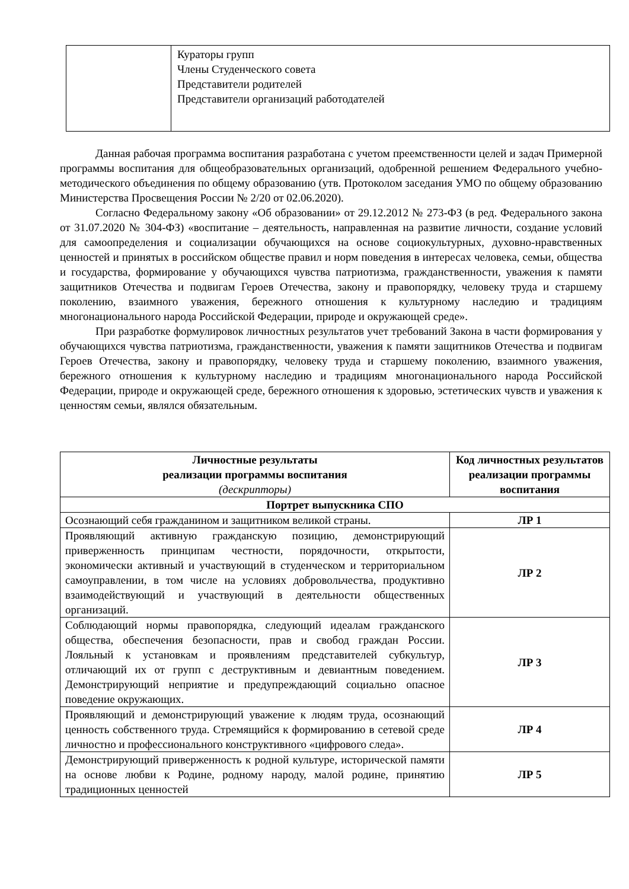| | Кураторы групп Члены Студенческого совета Представители родителей Представители организаций работодателей |
Данная рабочая программа воспитания разработана с учетом преемственности целей и задач Примерной программы воспитания для общеобразовательных организаций, одобренной решением Федерального учебно-методического объединения по общему образованию (утв. Протоколом заседания УМО по общему образованию Министерства Просвещения России № 2/20 от 02.06.2020).
Согласно Федеральному закону «Об образовании» от 29.12.2012 № 273-ФЗ (в ред. Федерального закона от 31.07.2020 № 304-ФЗ) «воспитание – деятельность, направленная на развитие личности, создание условий для самоопределения и социализации обучающихся на основе социокультурных, духовно-нравственных ценностей и принятых в российском обществе правил и норм поведения в интересах человека, семьи, общества и государства, формирование у обучающихся чувства патриотизма, гражданственности, уважения к памяти защитников Отечества и подвигам Героев Отечества, закону и правопорядку, человеку труда и старшему поколению, взаимного уважения, бережного отношения к культурному наследию и традициям многонационального народа Российской Федерации, природе и окружающей среде».
При разработке формулировок личностных результатов учет требований Закона в части формирования у обучающихся чувства патриотизма, гражданственности, уважения к памяти защитников Отечества и подвигам Героев Отечества, закону и правопорядку, человеку труда и старшему поколению, взаимного уважения, бережного отношения к культурному наследию и традициям многонационального народа Российской Федерации, природе и окружающей среде, бережного отношения к здоровью, эстетических чувств и уважения к ценностям семьи, являлся обязательным.
| Личностные результаты реализации программы воспитания (дескрипторы) | Код личностных результатов реализации программы воспитания |
| --- | --- |
| Портрет выпускника СПО | |
| Осознающий себя гражданином и защитником великой страны. | ЛР 1 |
| Проявляющий активную гражданскую позицию, демонстрирующий приверженность принципам честности, порядочности, открытости, экономически активный и участвующий в студенческом и территориальном самоуправлении, в том числе на условиях добровольчества, продуктивно взаимодействующий и участвующий в деятельности общественных организаций. | ЛР 2 |
| Соблюдающий нормы правопорядка, следующий идеалам гражданского общества, обеспечения безопасности, прав и свобод граждан России. Лояльный к установкам и проявлениям представителей субкультур, отличающий их от групп с деструктивным и девиантным поведением. Демонстрирующий неприятие и предупреждающий социально опасное поведение окружающих. | ЛР 3 |
| Проявляющий и демонстрирующий уважение к людям труда, осознающий ценность собственного труда. Стремящийся к формированию в сетевой среде личностно и профессионального конструктивного «цифрового следа». | ЛР 4 |
| Демонстрирующий приверженность к родной культуре, исторической памяти на основе любви к Родине, родному народу, малой родине, принятию традиционных ценностей | ЛР 5 |